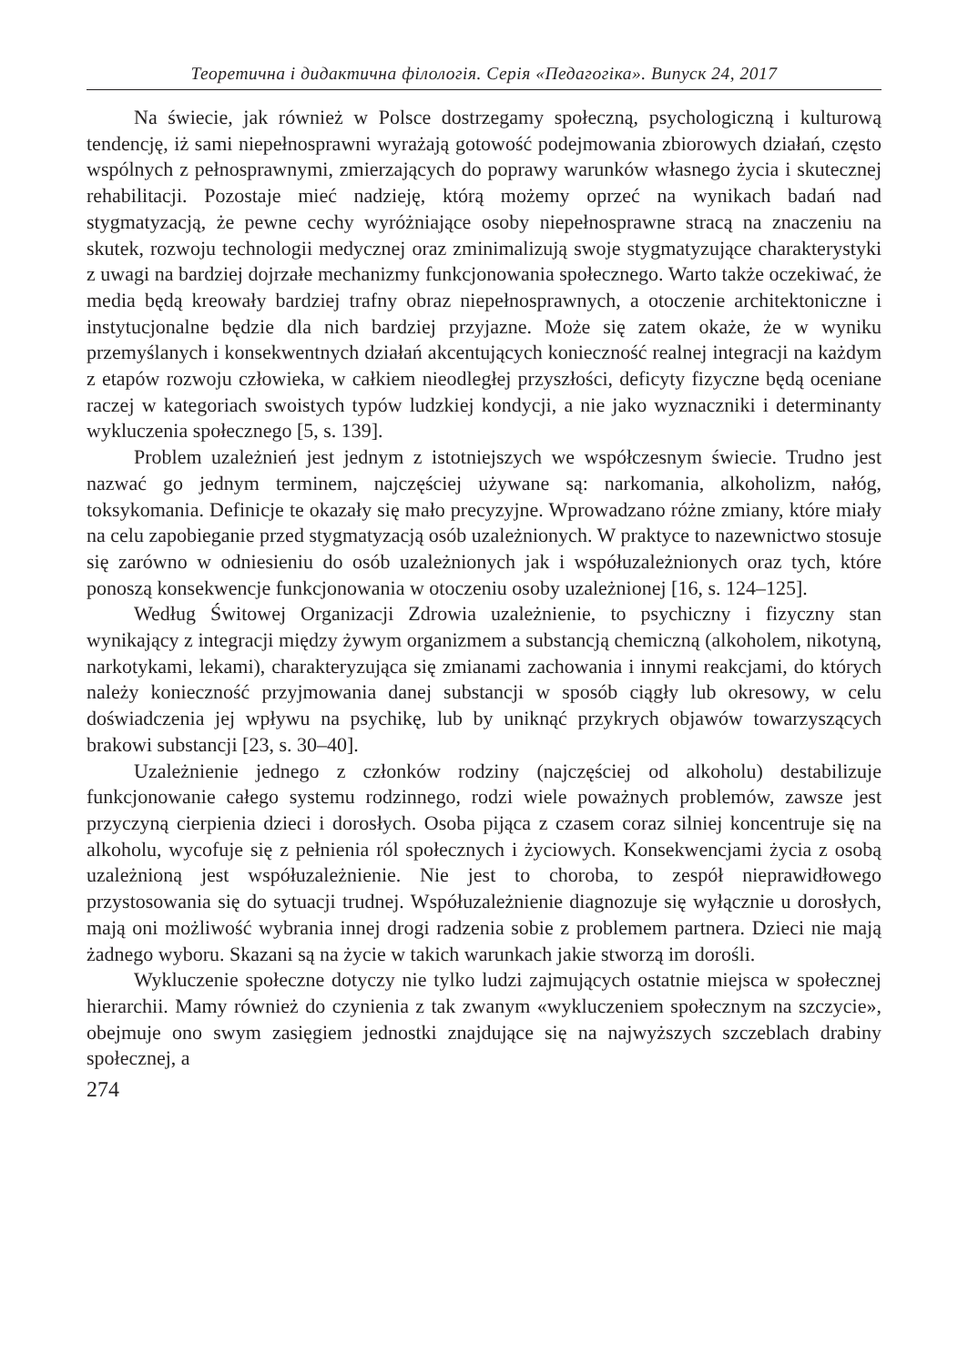Теоретична і дидактична філологія. Серія «Педагогіка». Випуск 24, 2017
Na świecie, jak również w Polsce dostrzegamy społeczną, psychologiczną i kulturową tendencję, iż sami niepełnosprawni wyrażają gotowość podejmowania zbiorowych działań, często wspólnych z pełnosprawnymi, zmierzających do poprawy warunków własnego życia i skutecznej rehabilitacji. Pozostaje mieć nadzieję, którą możemy oprzeć na wynikach badań nad stygmatyzacją, że pewne cechy wyróżniające osoby niepełnosprawne stracą na znaczeniu na skutek, rozwoju technologii medycznej oraz zminimalizują swoje stygmatyzujące charakterystyki z uwagi na bardziej dojrzałe mechanizmy funkcjonowania społecznego. Warto także oczekiwać, że media będą kreowały bardziej trafny obraz niepełnosprawnych, a otoczenie architektoniczne i instytucjonalne będzie dla nich bardziej przyjazne. Może się zatem okaże, że w wyniku przemyślanych i konsekwentnych działań akcentujących konieczność realnej integracji na każdym z etapów rozwoju człowieka, w całkiem nieodległej przyszłości, deficyty fizyczne będą oceniane raczej w kategoriach swoistych typów ludzkiej kondycji, a nie jako wyznaczniki i determinanty wykluczenia społecznego [5, s. 139].
Problem uzależnień jest jednym z istotniejszych we współczesnym świecie. Trudno jest nazwać go jednym terminem, najczęściej używane są: narkomania, alkoholizm, nałóg, toksykomania. Definicje te okazały się mało precyzyjne. Wprowadzano różne zmiany, które miały na celu zapobieganie przed stygmatyzacją osób uzależnionych. W praktyce to nazewnictwo stosuje się zarówno w odniesieniu do osób uzależnionych jak i współuzależnionych oraz tych, które ponoszą konsekwencje funkcjonowania w otoczeniu osoby uzależnionej [16, s. 124–125].
Według Świtowej Organizacji Zdrowia uzależnienie, to psychiczny i fizyczny stan wynikający z integracji między żywym organizmem a substancją chemiczną (alkoholem, nikotyną, narkotykami, lekami), charakteryzująca się zmianami zachowania i innymi reakcjami, do których należy konieczność przyjmowania danej substancji w sposób ciągły lub okresowy, w celu doświadczenia jej wpływu na psychikę, lub by uniknąć przykrych objawów towarzyszących brakowi substancji [23, s. 30–40].
Uzależnienie jednego z członków rodziny (najczęściej od alkoholu) destabilizuje funkcjonowanie całego systemu rodzinnego, rodzi wiele poważnych problemów, zawsze jest przyczyną cierpienia dzieci i dorosłych. Osoba pijąca z czasem coraz silniej koncentruje się na alkoholu, wycofuje się z pełnienia ról społecznych i życiowych. Konsekwencjami życia z osobą uzależnioną jest współuzależnienie. Nie jest to choroba, to zespół nieprawidłowego przystosowania się do sytuacji trudnej. Współuzależnienie diagnozuje się wyłącznie u dorosłych, mają oni możliwość wybrania innej drogi radzenia sobie z problemem partnera. Dzieci nie mają żadnego wyboru. Skazani są na życie w takich warunkach jakie stworzą im dorośli.
Wykluczenie społeczne dotyczy nie tylko ludzi zajmujących ostatnie miejsca w społecznej hierarchii. Mamy również do czynienia z tak zwanym «wykluczeniem społecznym na szczycie», obejmuje ono swym zasięgiem jednostki znajdujące się na najwyższych szczeblach drabiny społecznej, a
274